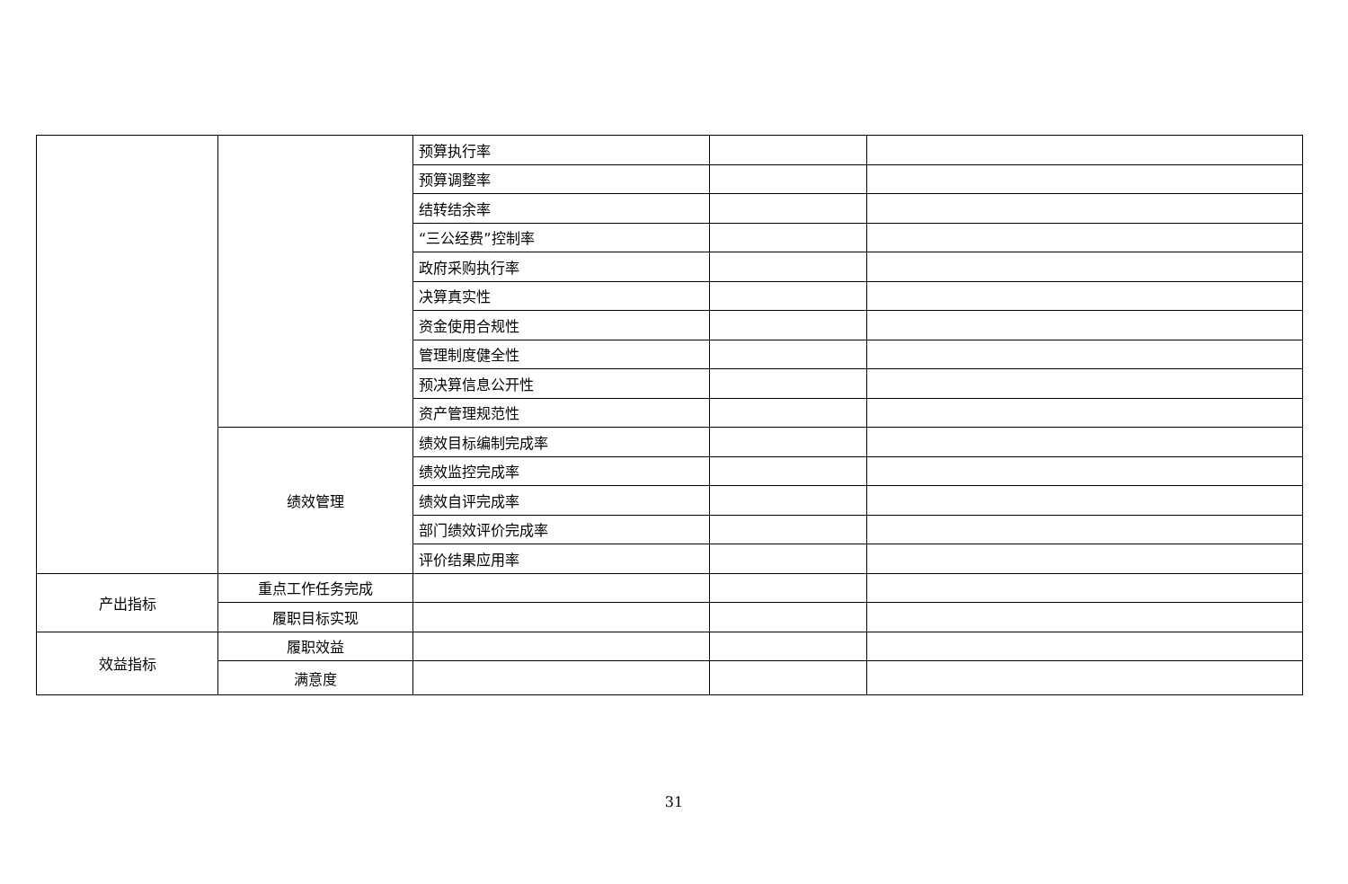| | | 预算执行率 | | |
| | | 预算调整率 | | |
| | | 结转结余率 | | |
| | | “三公经费”控制率 | | |
| | | 政府采购执行率 | | |
| | | 决算真实性 | | |
| | | 资金使用合规性 | | |
| | | 管理制度健全性 | | |
| | | 预决算信息公开性 | | |
| | | 资产管理规范性 | | |
| | 绩效管理 | 绩效目标编制完成率 | | |
| | | 绩效监控完成率 | | |
| | | 绩效自评完成率 | | |
| | | 部门绩效评价完成率 | | |
| | | 评价结果应用率 | | |
| 产出指标 | 重点工作任务完成 | | | |
| | 履职目标实现 | | | |
| 效益指标 | 履职效益 | | | |
| | 满意度 | | | |
31